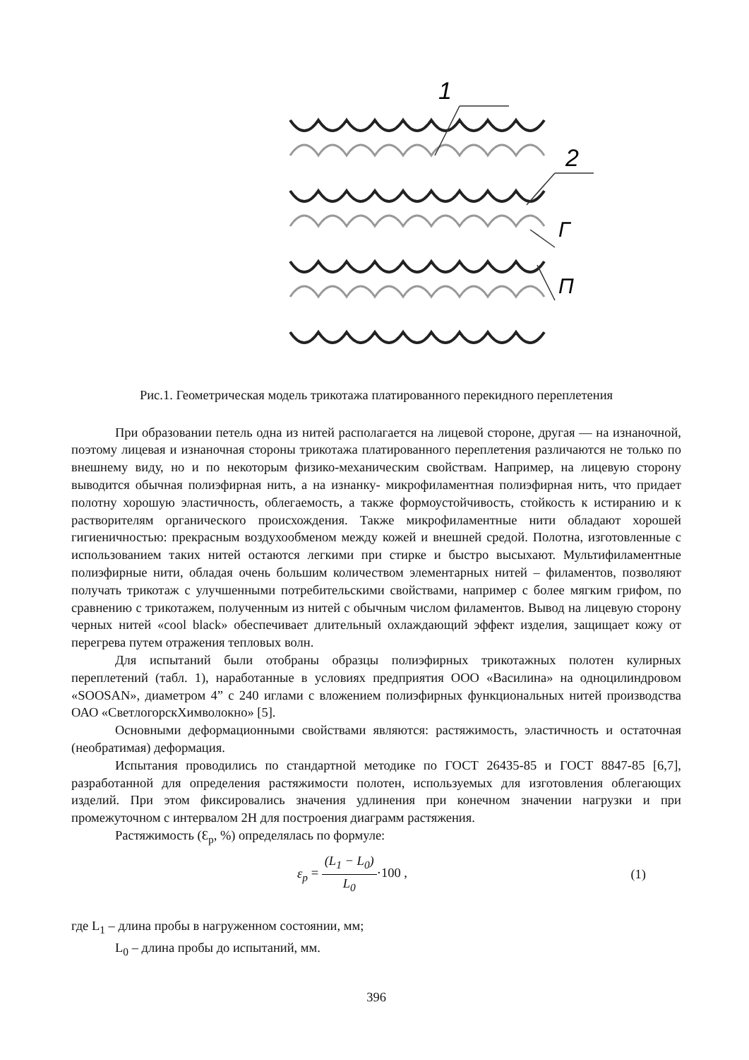1
2
Г
П
Рис.1. Геометрическая модель трикотажа платированного перекидного переплетения
При образовании петель одна из нитей располагается на лицевой стороне, другая — на изнаночной, поэтому лицевая и изнаночная стороны трикотажа платированного переплетения различаются не только по внешнему виду, но и по некоторым физико-механическим свойствам. Например, на лицевую сторону выводится обычная полиэфирная нить, а на изнанку- микрофиламентная полиэфирная нить, что придает полотну хорошую эластичность, облегаемость, а также формоустойчивость, стойкость к истиранию и к растворителям органического происхождения. Также микрофиламентные нити обладают хорошей гигиеничностью: прекрасным воздухообменом между кожей и внешней средой. Полотна, изготовленные с использованием таких нитей остаются легкими при стирке и быстро высыхают. Мультифиламентные полиэфирные нити, обладая очень большим количеством элементарных нитей – филаментов, позволяют получать трикотаж с улучшенными потребительскими свойствами, например с более мягким грифом, по сравнению с трикотажем, полученным из нитей с обычным числом филаментов. Вывод на лицевую сторону черных нитей «cool black» обеспечивает длительный охлаждающий эффект изделия, защищает кожу от перегрева путем отражения тепловых волн.
Для испытаний были отобраны образцы полиэфирных трикотажных полотен кулирных переплетений (табл. 1), наработанные в условиях предприятия ООО «Василина» на одноцилиндровом «SOOSAN», диаметром 4” с 240 иглами с вложением полиэфирных функциональных нитей производства ОАО «СветлогорскХимволокно» [5].
Основными деформационными свойствами являются: растяжимость, эластичность и остаточная (необратимая) деформация.
Испытания проводились по стандартной методике по ГОСТ 26435-85 и ГОСТ 8847-85 [6,7], разработанной для определения растяжимости полотен, используемых для изготовления облегающих изделий. При этом фиксировались значения удлинения при конечном значении нагрузки и при промежуточном с интервалом 2Н для построения диаграмм растяжения.
Растяжимость (Ɛ<sub>р</sub>, %) определялась по формуле:
ε<sub>p</sub> = (L<sub>1</sub> − L<sub>0</sub>) L<sub>0</sub>·100 , (1)
где L<sub>1</sub> – длина пробы в нагруженном состоянии, мм;
L<sub>0</sub> – длина пробы до испытаний, мм.
396